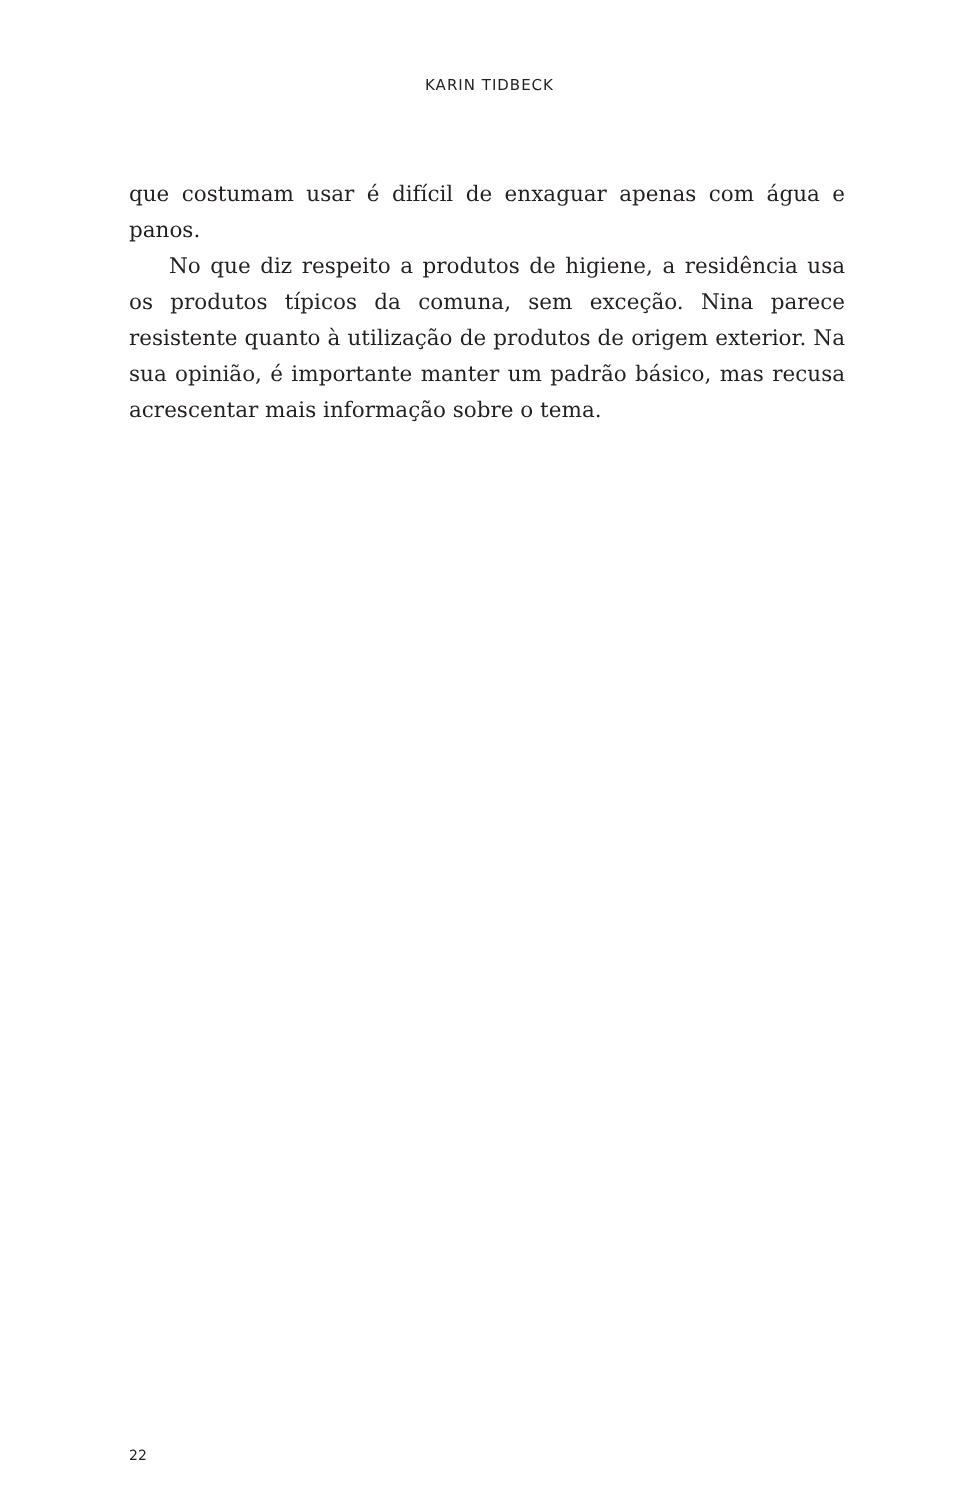KARIN TIDBECK
que costumam usar é difícil de enxaguar apenas com água e panos.
No que diz respeito a produtos de higiene, a residência usa os produtos típicos da comuna, sem exceção. Nina parece resistente quanto à utilização de produtos de origem exterior. Na sua opinião, é importante manter um padrão básico, mas recusa acrescentar mais informação sobre o tema.
22